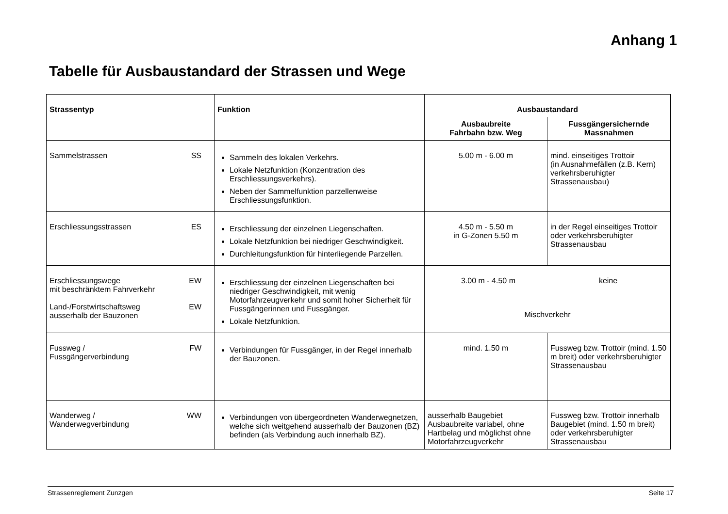Anhang 1
Tabelle für Ausbaustandard der Strassen und Wege
| Strassentyp | Funktion | Ausbaustandard | |
| --- | --- | --- | --- |
| | | Ausbaubreite Fahrbahn bzw. Weg | Fussgängersichernde Massnahmen |
| Sammelstrassen SS | Sammeln des lokalen Verkehrs. Lokale Netzfunktion (Konzentration des Erschliessungsverkehrs). Neben der Sammelfunktion parzellenweise Erschliessungsfunktion. | 5.00 m - 6.00 m | mind. einseitiges Trottoir (in Ausnahmefällen (z.B. Kern) verkehrsberuhigter Strassenausbau) |
| Erschliessungsstrassen ES | Erschliessung der einzelnen Liegenschaften. Lokale Netzfunktion bei niedriger Geschwindigkeit. Durchleitungsfunktion für hinterliegende Parzellen. | 4.50 m - 5.50 m in G-Zonen 5.50 m | in der Regel einseitiges Trottoir oder verkehrsberuhigter Strassenausbau |
| Erschliessungswege mit beschränktem Fahrverkehr EW Land-/Forstwirtschaftsweg ausserhalb der Bauzonen EW | Erschliessung der einzelnen Liegenschaften bei niedriger Geschwindigkeit, mit wenig Motorfahrzeugverkehr und somit hoher Sicherheit für Fussgängerinnen und Fussgänger. Lokale Netzfunktion. | 3.00 m - 4.50 m keine Mischverkehr | |
| Fussweg / Fussgängerverbindung FW | Verbindungen für Fussgänger, in der Regel innerhalb der Bauzonen. | mind. 1.50 m | Fussweg bzw. Trottoir (mind. 1.50 m breit) oder verkehrsberuhigter Strassenausbau |
| Wanderweg / Wanderwegverbindung WW | Verbindungen von übergeordneten Wanderwegnetzen, welche sich weitgehend ausserhalb der Bauzonen (BZ) befinden (als Verbindung auch innerhalb BZ). | ausserhalb Baugebiet Ausbaubreite variabel, ohne Hartbelag und möglichst ohne Motorfahrzeugverkehr | Fussweg bzw. Trottoir innerhalb Baugebiet (mind. 1.50 m breit) oder verkehrsberuhigter Strassenausbau |
Strassenreglement Zunzgen Seite 17